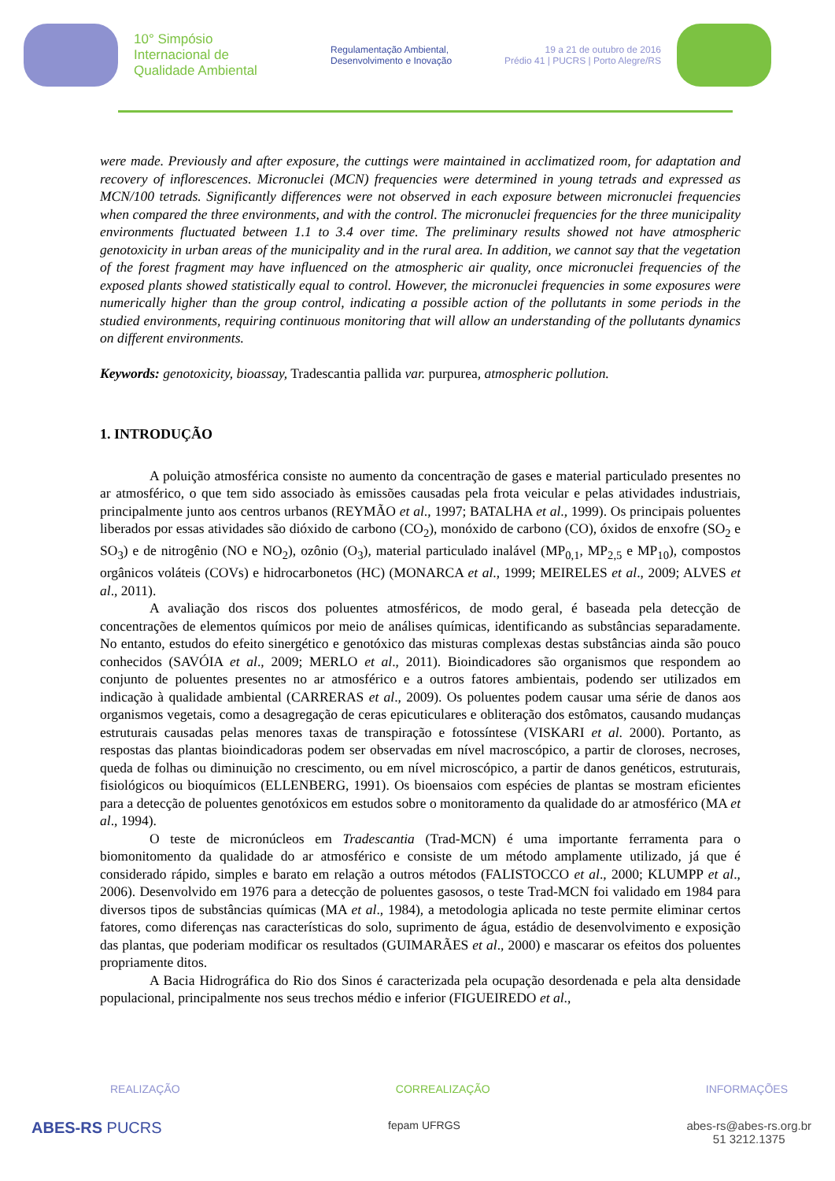10° Simpósio
Internacional de
Qualidade Ambiental
Regulamentação Ambiental,
Desenvolvimento e Inovação
19 a 21 de outubro de 2016
Prédio 41 | PUCRS | Porto Alegre/RS
were made. Previously and after exposure, the cuttings were maintained in acclimatized room, for adaptation and recovery of inflorescences. Micronuclei (MCN) frequencies were determined in young tetrads and expressed as MCN/100 tetrads. Significantly differences were not observed in each exposure between micronuclei frequencies when compared the three environments, and with the control. The micronuclei frequencies for the three municipality environments fluctuated between 1.1 to 3.4 over time. The preliminary results showed not have atmospheric genotoxicity in urban areas of the municipality and in the rural area. In addition, we cannot say that the vegetation of the forest fragment may have influenced on the atmospheric air quality, once micronuclei frequencies of the exposed plants showed statistically equal to control. However, the micronuclei frequencies in some exposures were numerically higher than the group control, indicating a possible action of the pollutants in some periods in the studied environments, requiring continuous monitoring that will allow an understanding of the pollutants dynamics on different environments.
Keywords: genotoxicity, bioassay, Tradescantia pallida var. purpurea, atmospheric pollution.
1. INTRODUÇÃO
A poluição atmosférica consiste no aumento da concentração de gases e material particulado presentes no ar atmosférico, o que tem sido associado às emissões causadas pela frota veicular e pelas atividades industriais, principalmente junto aos centros urbanos (REYMÃO et al., 1997; BATALHA et al., 1999). Os principais poluentes liberados por essas atividades são dióxido de carbono (CO<sub>2</sub>), monóxido de carbono (CO), óxidos de enxofre (SO<sub>2</sub> e SO<sub>3</sub>) e de nitrogênio (NO e NO<sub>2</sub>), ozônio (O<sub>3</sub>), material particulado inalável (MP<sub>0,1</sub>, MP<sub>2,5</sub> e MP<sub>10</sub>), compostos orgânicos voláteis (COVs) e hidrocarbonetos (HC) (MONARCA et al., 1999; MEIRELES et al., 2009; ALVES et al., 2011).
A avaliação dos riscos dos poluentes atmosféricos, de modo geral, é baseada pela detecção de concentrações de elementos químicos por meio de análises químicas, identificando as substâncias separadamente. No entanto, estudos do efeito sinergético e genotóxico das misturas complexas destas substâncias ainda são pouco conhecidos (SAVÓIA et al., 2009; MERLO et al., 2011). Bioindicadores são organismos que respondem ao conjunto de poluentes presentes no ar atmosférico e a outros fatores ambientais, podendo ser utilizados em indicação à qualidade ambiental (CARRERAS et al., 2009). Os poluentes podem causar uma série de danos aos organismos vegetais, como a desagregação de ceras epicuticulares e obliteração dos estômatos, causando mudanças estruturais causadas pelas menores taxas de transpiração e fotossíntese (VISKARI et al. 2000). Portanto, as respostas das plantas bioindicadoras podem ser observadas em nível macroscópico, a partir de cloroses, necroses, queda de folhas ou diminuição no crescimento, ou em nível microscópico, a partir de danos genéticos, estruturais, fisiológicos ou bioquímicos (ELLENBERG, 1991). Os bioensaios com espécies de plantas se mostram eficientes para a detecção de poluentes genotóxicos em estudos sobre o monitoramento da qualidade do ar atmosférico (MA et al., 1994).
O teste de micronúcleos em Tradescantia (Trad-MCN) é uma importante ferramenta para o biomonitomento da qualidade do ar atmosférico e consiste de um método amplamente utilizado, já que é considerado rápido, simples e barato em relação a outros métodos (FALISTOCCO et al., 2000; KLUMPP et al., 2006). Desenvolvido em 1976 para a detecção de poluentes gasosos, o teste Trad-MCN foi validado em 1984 para diversos tipos de substâncias químicas (MA et al., 1984), a metodologia aplicada no teste permite eliminar certos fatores, como diferenças nas características do solo, suprimento de água, estádio de desenvolvimento e exposição das plantas, que poderiam modificar os resultados (GUIMARÃES et al., 2000) e mascarar os efeitos dos poluentes propriamente ditos.
A Bacia Hidrográfica do Rio dos Sinos é caracterizada pela ocupação desordenada e pela alta densidade populacional, principalmente nos seus trechos médio e inferior (FIGUEIREDO et al.,
REALIZAÇÃO CORREALIZAÇÃO INFORMAÇÕES
ABES-RS PUCRS fepam UFRGS abes-rs@abes-rs.org.br
51 3212.1375